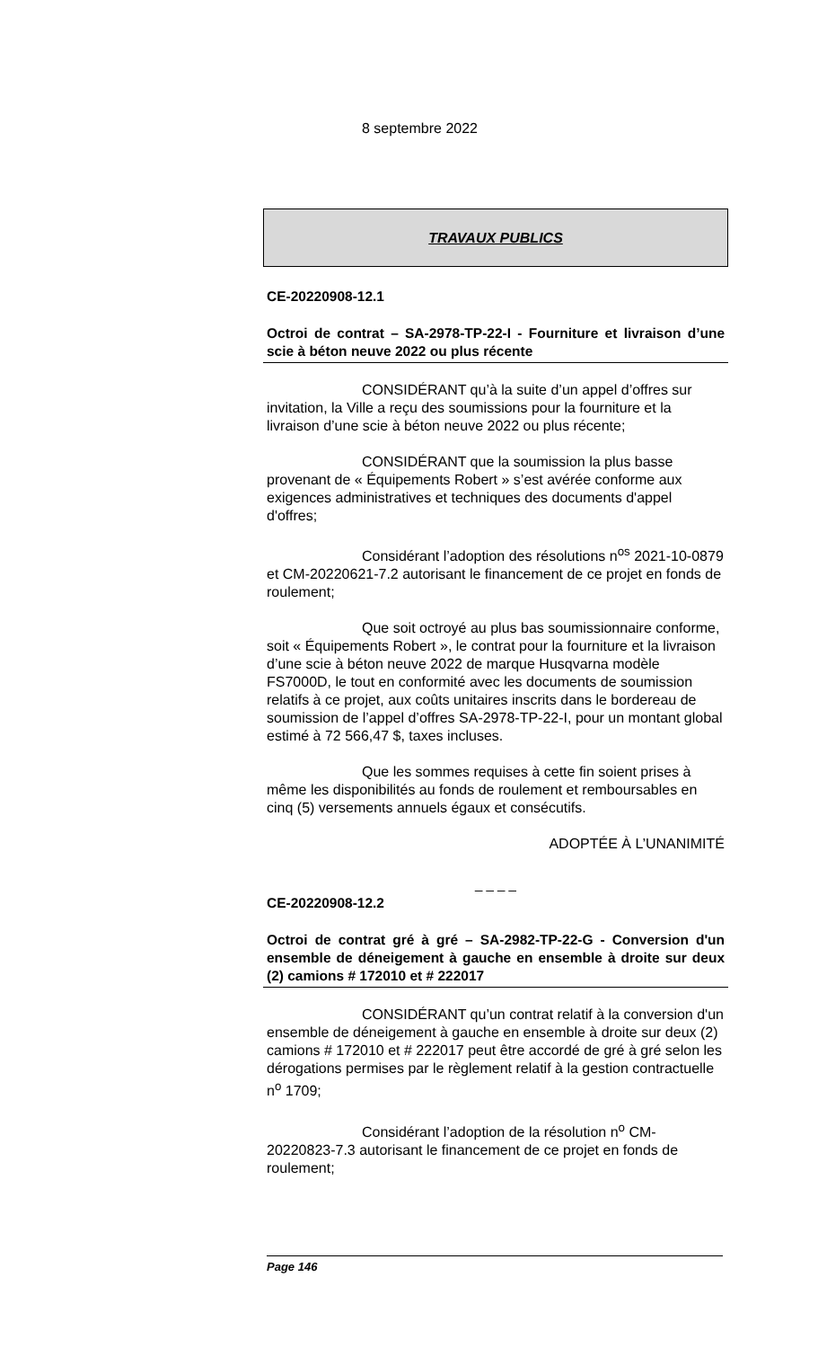8 septembre 2022
TRAVAUX PUBLICS
CE-20220908-12.1
Octroi de contrat – SA-2978-TP-22-I - Fourniture et livraison d’une scie à béton neuve 2022 ou plus récente
CONSIDÉRANT qu’à la suite d’un appel d’offres sur invitation, la Ville a reçu des soumissions pour la fourniture et la livraison d’une scie à béton neuve 2022 ou plus récente;
CONSIDÉRANT que la soumission la plus basse provenant de « Équipements Robert » s’est avérée conforme aux exigences administratives et techniques des documents d'appel d'offres;
Considérant l’adoption des résolutions n<sup>os</sup> 2021-10-0879 et CM-20220621-7.2 autorisant le financement de ce projet en fonds de roulement;
Que soit octroyé au plus bas soumissionnaire conforme, soit « Équipements Robert », le contrat pour la fourniture et la livraison d’une scie à béton neuve 2022 de marque Husqvarna modèle FS7000D, le tout en conformité avec les documents de soumission relatifs à ce projet, aux coûts unitaires inscrits dans le bordereau de soumission de l’appel d’offres SA-2978-TP-22-I, pour un montant global estimé à 72 566,47 $, taxes incluses.
Que les sommes requises à cette fin soient prises à même les disponibilités au fonds de roulement et remboursables en cinq (5) versements annuels égaux et consécutifs.
ADOPTÉE À L’UNANIMITÉ
_ _ _ _
CE-20220908-12.2
Octroi de contrat gré à gré – SA-2982-TP-22-G - Conversion d'un ensemble de déneigement à gauche en ensemble à droite sur deux (2) camions # 172010 et # 222017
CONSIDÉRANT qu’un contrat relatif à la conversion d'un ensemble de déneigement à gauche en ensemble à droite sur deux (2) camions # 172010 et # 222017 peut être accordé de gré à gré selon les dérogations permises par le règlement relatif à la gestion contractuelle n<sup>o</sup> 1709;
Considérant l’adoption de la résolution n<sup>o</sup> CM-20220823-7.3 autorisant le financement de ce projet en fonds de roulement;
Page 146